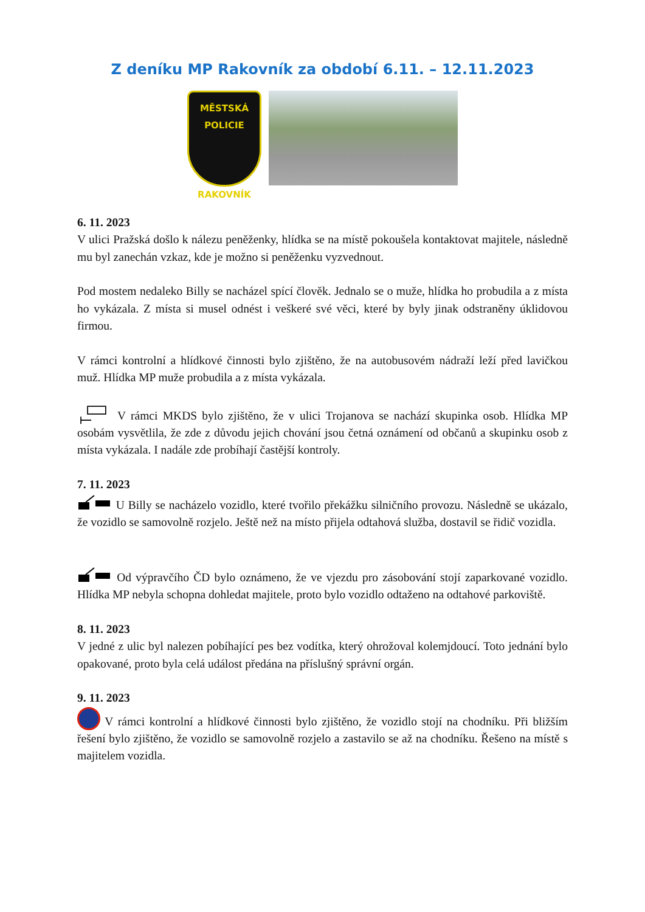Z deníku MP Rakovník za období 6.11. – 12.11.2023
MĚSTSKÁ
POLICIE
RAKOVNÍK
6. 11. 2023
V ulici Pražská došlo k nálezu peněženky, hlídka se na místě pokoušela kontaktovat majitele, následně mu byl zanechán vzkaz, kde je možno si peněženku vyzvednout.
Pod mostem nedaleko Billy se nacházel spící člověk. Jednalo se o muže, hlídka ho probudila a z místa ho vykázala. Z místa si musel odnést i veškeré své věci, které by byly jinak odstraněny úklidovou firmou.
V rámci kontrolní a hlídkové činnosti bylo zjištěno, že na autobusovém nádraží leží před lavičkou muž. Hlídka MP muže probudila a z místa vykázala.
V rámci MKDS bylo zjištěno, že v ulici Trojanova se nachází skupinka osob. Hlídka MP osobám vysvětlila, že zde z důvodu jejich chování jsou četná oznámení od občanů a skupinku osob z místa vykázala. I nadále zde probíhají častější kontroly.
7. 11. 2023
U Billy se nacházelo vozidlo, které tvořilo překážku silničního provozu. Následně se ukázalo, že vozidlo se samovolně rozjelo. Ještě než na místo přijela odtahová služba, dostavil se řidič vozidla.
Od výpravčího ČD bylo oznámeno, že ve vjezdu pro zásobování stojí zaparkované vozidlo. Hlídka MP nebyla schopna dohledat majitele, proto bylo vozidlo odtaženo na odtahové parkoviště.
8. 11. 2023
V jedné z ulic byl nalezen pobíhající pes bez vodítka, který ohrožoval kolemjdoucí. Toto jednání bylo opakované, proto byla celá událost předána na příslušný správní orgán.
9. 11. 2023
V rámci kontrolní a hlídkové činnosti bylo zjištěno, že vozidlo stojí na chodníku. Při bližším řešení bylo zjištěno, že vozidlo se samovolně rozjelo a zastavilo se až na chodníku. Řešeno na místě s majitelem vozidla.